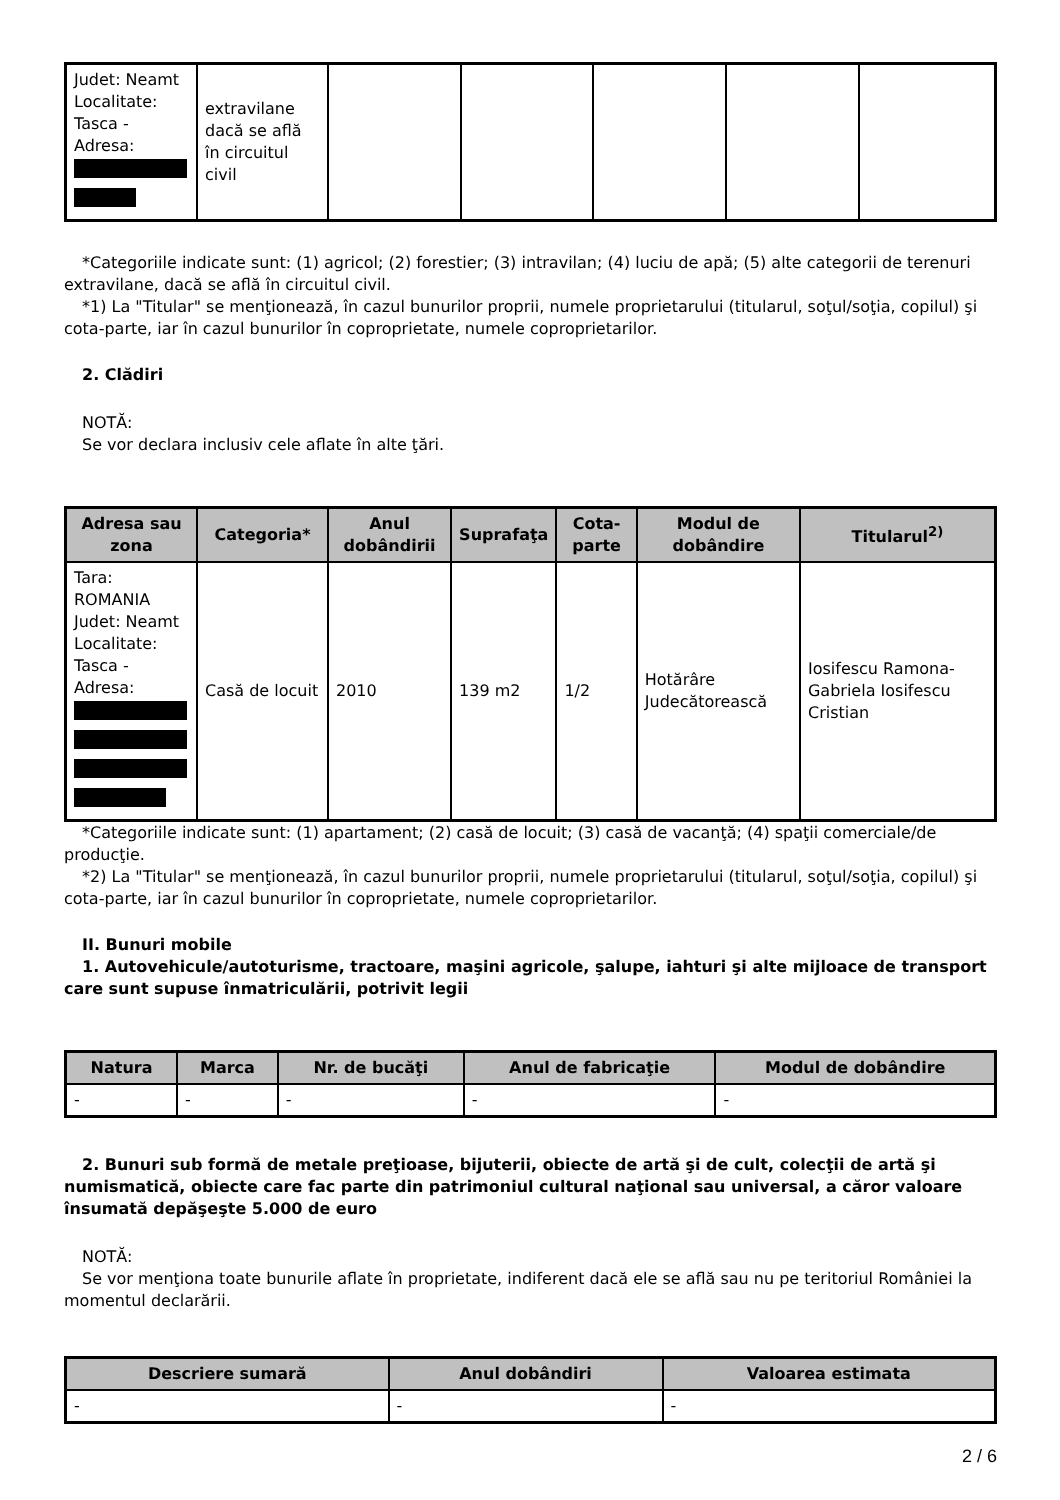| Judet: Neamt Localitate: Tasca - Adresa: | extravilane dacă se află în circuitul civil | | | | | |
*Categoriile indicate sunt: (1) agricol; (2) forestier; (3) intravilan; (4) luciu de apă; (5) alte categorii de terenuri extravilane, dacă se află în circuitul civil.
*1) La "Titular" se menţionează, în cazul bunurilor proprii, numele proprietarului (titularul, soţul/soţia, copilul) şi cota-parte, iar în cazul bunurilor în coproprietate, numele coproprietarilor.
2. Clădiri
NOTĂ:
Se vor declara inclusiv cele aflate în alte ţări.
| Adresa sau zona | Categoria* | Anul dobândirii | Suprafaţa | Cota-parte | Modul de dobândire | Titularul<sup>2)</sup> |
| --- | --- | --- | --- | --- | --- | --- |
| Tara: ROMANIA Judet: Neamt Localitate: Tasca - Adresa: | Casă de locuit | 2010 | 139 m2 | 1/2 | Hotărâre Judecătorească | Iosifescu Ramona-Gabriela Iosifescu Cristian |
*Categoriile indicate sunt: (1) apartament; (2) casă de locuit; (3) casă de vacanţă; (4) spaţii comerciale/de producţie.
*2) La "Titular" se menţionează, în cazul bunurilor proprii, numele proprietarului (titularul, soţul/soţia, copilul) şi cota-parte, iar în cazul bunurilor în coproprietate, numele coproprietarilor.
II. Bunuri mobile
1. Autovehicule/autoturisme, tractoare, maşini agricole, şalupe, iahturi şi alte mijloace de transport care sunt supuse înmatriculării, potrivit legii
| Natura | Marca | Nr. de bucăţi | Anul de fabricaţie | Modul de dobândire |
| --- | --- | --- | --- | --- |
| - | - | - | - | - |
2. Bunuri sub formă de metale preţioase, bijuterii, obiecte de artă şi de cult, colecţii de artă şi numismatică, obiecte care fac parte din patrimoniul cultural naţional sau universal, a căror valoare însumată depăşeşte 5.000 de euro
NOTĂ:
Se vor menţiona toate bunurile aflate în proprietate, indiferent dacă ele se află sau nu pe teritoriul României la momentul declarării.
| Descriere sumară | Anul dobândiri | Valoarea estimata |
| --- | --- | --- |
| - | - | - |
2 / 6